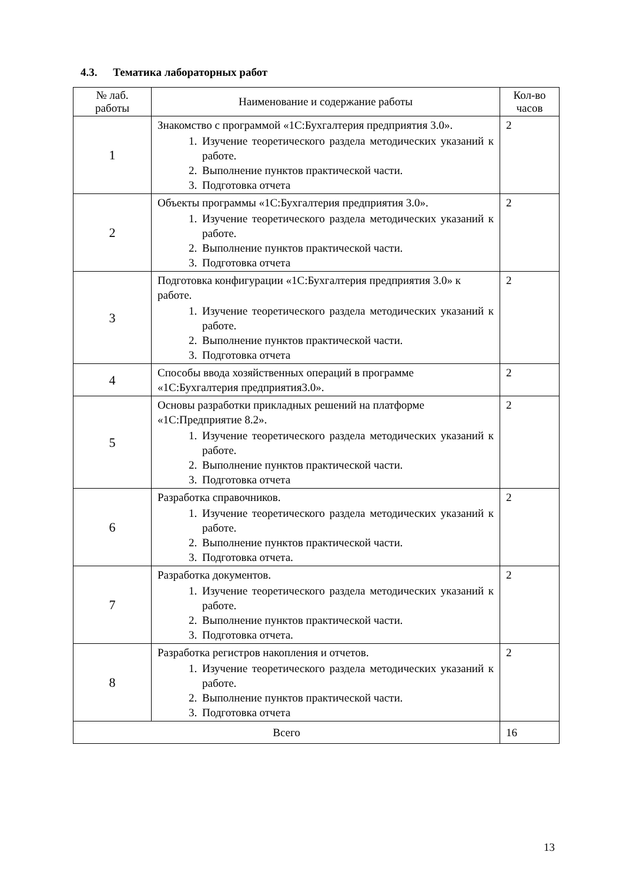4.3. Тематика лабораторных работ
| № лаб. работы | Наименование и содержание работы | Кол-во часов |
| --- | --- | --- |
| 1 | Знакомство с программой «1С:Бухгалтерия предприятия 3.0». 1. Изучение теоретического раздела методических указаний к работе. 2. Выполнение пунктов практической части. 3. Подготовка отчета | 2 |
| 2 | Объекты программы «1С:Бухгалтерия предприятия 3.0». 1. Изучение теоретического раздела методических указаний к работе. 2. Выполнение пунктов практической части. 3. Подготовка отчета | 2 |
| 3 | Подготовка конфигурации «1С:Бухгалтерия предприятия 3.0» к работе. 1. Изучение теоретического раздела методических указаний к работе. 2. Выполнение пунктов практической части. 3. Подготовка отчета | 2 |
| 4 | Способы ввода хозяйственных операций в программе «1С:Бухгалтерия предприятия3.0». | 2 |
| 5 | Основы разработки прикладных решений на платформе «1С:Предприятие 8.2». 1. Изучение теоретического раздела методических указаний к работе. 2. Выполнение пунктов практической части. 3. Подготовка отчета | 2 |
| 6 | Разработка справочников. 1. Изучение теоретического раздела методических указаний к работе. 2. Выполнение пунктов практической части. 3. Подготовка отчета. | 2 |
| 7 | Разработка документов. 1. Изучение теоретического раздела методических указаний к работе. 2. Выполнение пунктов практической части. 3. Подготовка отчета. | 2 |
| 8 | Разработка регистров накопления и отчетов. 1. Изучение теоретического раздела методических указаний к работе. 2. Выполнение пунктов практической части. 3. Подготовка отчета | 2 |
| Всего | | 16 |
13